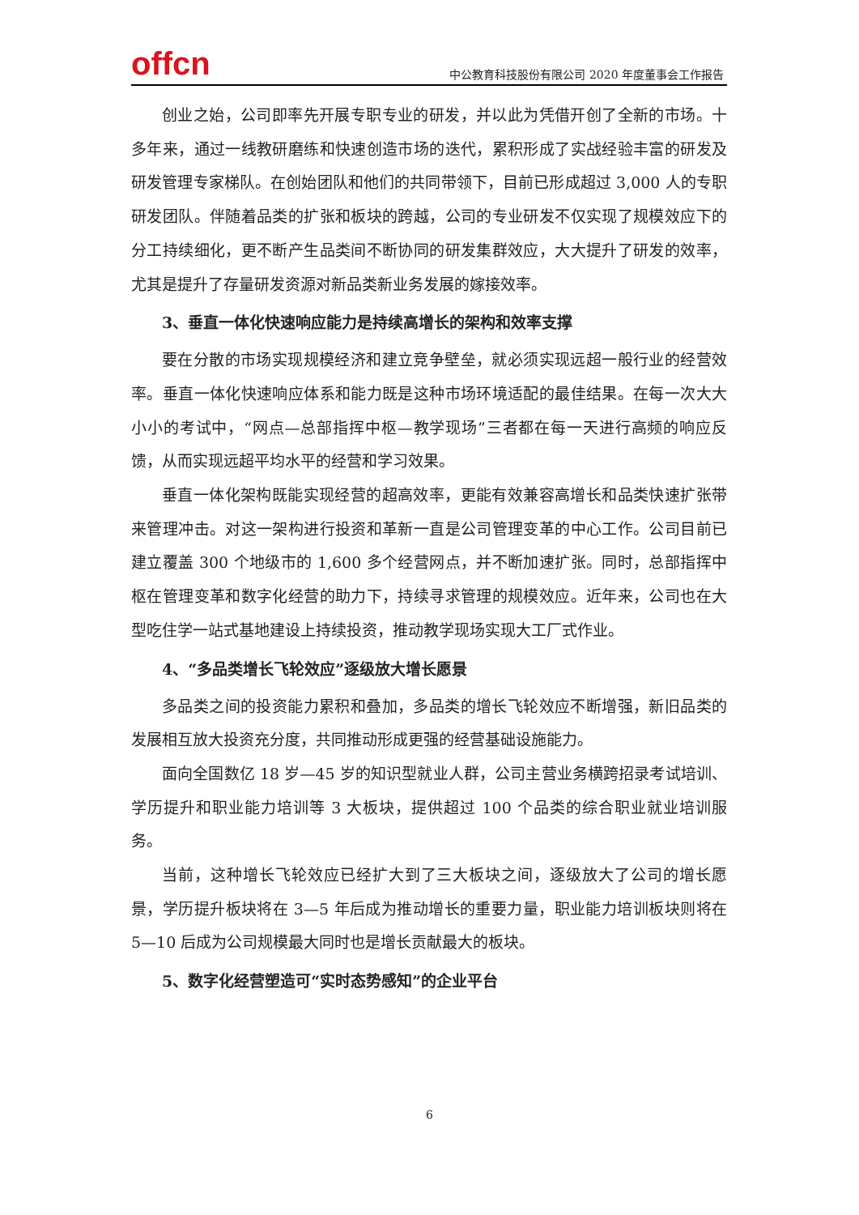offcn
中公教育科技股份有限公司 2020 年度董事会工作报告
创业之始，公司即率先开展专职专业的研发，并以此为凭借开创了全新的市场。十多年来，通过一线教研磨练和快速创造市场的迭代，累积形成了实战经验丰富的研发及研发管理专家梯队。在创始团队和他们的共同带领下，目前已形成超过 3,000 人的专职研发团队。伴随着品类的扩张和板块的跨越，公司的专业研发不仅实现了规模效应下的分工持续细化，更不断产生品类间不断协同的研发集群效应，大大提升了研发的效率，尤其是提升了存量研发资源对新品类新业务发展的嫁接效率。
3、垂直一体化快速响应能力是持续高增长的架构和效率支撑
要在分散的市场实现规模经济和建立竞争壁垒，就必须实现远超一般行业的经营效率。垂直一体化快速响应体系和能力既是这种市场环境适配的最佳结果。在每一次大大小小的考试中，“网点—总部指挥中枢—教学现场”三者都在每一天进行高频的响应反馈，从而实现远超平均水平的经营和学习效果。
垂直一体化架构既能实现经营的超高效率，更能有效兼容高增长和品类快速扩张带来管理冲击。对这一架构进行投资和革新一直是公司管理变革的中心工作。公司目前已建立覆盖 300 个地级市的 1,600 多个经营网点，并不断加速扩张。同时，总部指挥中枢在管理变革和数字化经营的助力下，持续寻求管理的规模效应。近年来，公司也在大型吃住学一站式基地建设上持续投资，推动教学现场实现大工厂式作业。
4、“多品类增长飞轮效应”逐级放大增长愿景
多品类之间的投资能力累积和叠加，多品类的增长飞轮效应不断增强，新旧品类的发展相互放大投资充分度，共同推动形成更强的经营基础设施能力。
面向全国数亿 18 岁—45 岁的知识型就业人群，公司主营业务横跨招录考试培训、学历提升和职业能力培训等 3 大板块，提供超过 100 个品类的综合职业就业培训服务。
当前，这种增长飞轮效应已经扩大到了三大板块之间，逐级放大了公司的增长愿景，学历提升板块将在 3—5 年后成为推动增长的重要力量，职业能力培训板块则将在 5—10 后成为公司规模最大同时也是增长贡献最大的板块。
5、数字化经营塑造可“实时态势感知”的企业平台
6